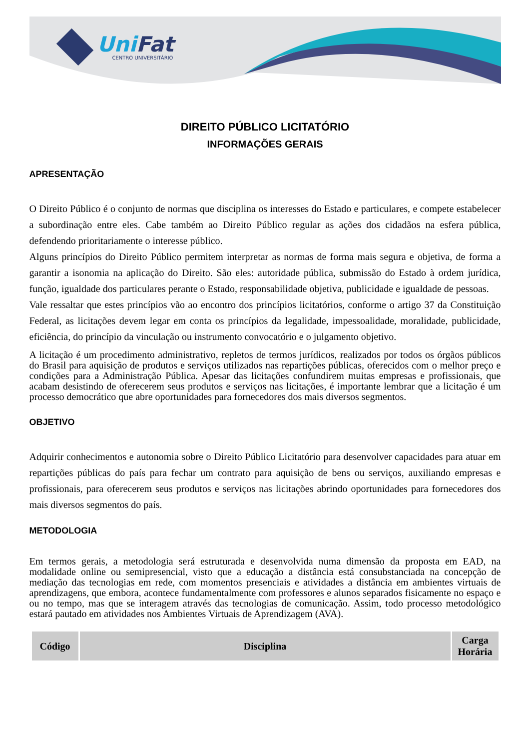UniFat
CENTRO UNIVERSITÁRIO
DIREITO PÚBLICO LICITATÓRIO
INFORMAÇÕES GERAIS
APRESENTAÇÃO
O Direito Público é o conjunto de normas que disciplina os interesses do Estado e particulares, e compete estabelecer a subordinação entre eles. Cabe também ao Direito Público regular as ações dos cidadãos na esfera pública, defendendo prioritariamente o interesse público.
Alguns princípios do Direito Público permitem interpretar as normas de forma mais segura e objetiva, de forma a garantir a isonomia na aplicação do Direito. São eles: autoridade pública, submissão do Estado à ordem jurídica, função, igualdade dos particulares perante o Estado, responsabilidade objetiva, publicidade e igualdade de pessoas.
Vale ressaltar que estes princípios vão ao encontro dos princípios licitatórios, conforme o artigo 37 da Constituição Federal, as licitações devem legar em conta os princípios da legalidade, impessoalidade, moralidade, publicidade, eficiência, do princípio da vinculação ou instrumento convocatório e o julgamento objetivo.
A licitação é um procedimento administrativo, repletos de termos jurídicos, realizados por todos os órgãos públicos do Brasil para aquisição de produtos e serviços utilizados nas repartições públicas, oferecidos com o melhor preço e condições para a Administração Pública. Apesar das licitações confundirem muitas empresas e profissionais, que acabam desistindo de oferecerem seus produtos e serviços nas licitações, é importante lembrar que a licitação é um processo democrático que abre oportunidades para fornecedores dos mais diversos segmentos.
OBJETIVO
Adquirir conhecimentos e autonomia sobre o Direito Público Licitatório para desenvolver capacidades para atuar em repartições públicas do país para fechar um contrato para aquisição de bens ou serviços, auxiliando empresas e profissionais, para oferecerem seus produtos e serviços nas licitações abrindo oportunidades para fornecedores dos mais diversos segmentos do país.
METODOLOGIA
Em termos gerais, a metodologia será estruturada e desenvolvida numa dimensão da proposta em EAD, na modalidade online ou semipresencial, visto que a educação a distância está consubstanciada na concepção de mediação das tecnologias em rede, com momentos presenciais e atividades a distância em ambientes virtuais de aprendizagens, que embora, acontece fundamentalmente com professores e alunos separados fisicamente no espaço e ou no tempo, mas que se interagem através das tecnologias de comunicação. Assim, todo processo metodológico estará pautado em atividades nos Ambientes Virtuais de Aprendizagem (AVA).
| Código | Disciplina | Carga Horária |
| --- | --- | --- |